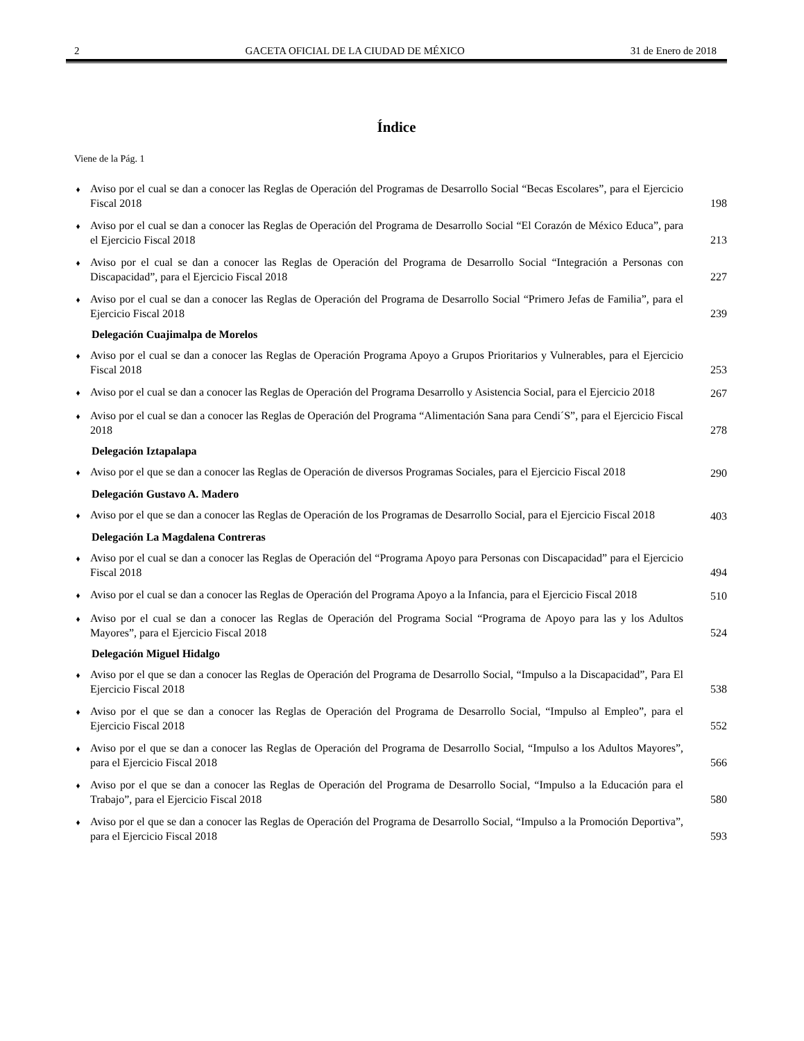2 GACETA OFICIAL DE LA CIUDAD DE MÉXICO 31 de Enero de 2018
Índice
Viene de la Pág. 1
♦ Aviso por el cual se dan a conocer las Reglas de Operación del Programas de Desarrollo Social “Becas Escolares”, para el Ejercicio Fiscal 2018 198
♦ Aviso por el cual se dan a conocer las Reglas de Operación del Programa de Desarrollo Social “El Corazón de México Educa”, para el Ejercicio Fiscal 2018 213
♦ Aviso por el cual se dan a conocer las Reglas de Operación del Programa de Desarrollo Social “Integración a Personas con Discapacidad”, para el Ejercicio Fiscal 2018 227
♦ Aviso por el cual se dan a conocer las Reglas de Operación del Programa de Desarrollo Social “Primero Jefas de Familia”, para el Ejercicio Fiscal 2018 239
Delegación Cuajimalpa de Morelos
♦ Aviso por el cual se dan a conocer las Reglas de Operación Programa Apoyo a Grupos Prioritarios y Vulnerables, para el Ejercicio Fiscal 2018 253
♦ Aviso por el cual se dan a conocer las Reglas de Operación del Programa Desarrollo y Asistencia Social, para el Ejercicio 2018 267
♦ Aviso por el cual se dan a conocer las Reglas de Operación del Programa “Alimentación Sana para Cendi´S”, para el Ejercicio Fiscal 2018 278
Delegación Iztapalapa
♦ Aviso por el que se dan a conocer las Reglas de Operación de diversos Programas Sociales, para el Ejercicio Fiscal 2018 290
Delegación Gustavo A. Madero
♦ Aviso por el que se dan a conocer las Reglas de Operación de los Programas de Desarrollo Social, para el Ejercicio Fiscal 2018 403
Delegación La Magdalena Contreras
♦ Aviso por el cual se dan a conocer las Reglas de Operación del “Programa Apoyo para Personas con Discapacidad” para el Ejercicio Fiscal 2018 494
♦ Aviso por el cual se dan a conocer las Reglas de Operación del Programa Apoyo a la Infancia, para el Ejercicio Fiscal 2018 510
♦ Aviso por el cual se dan a conocer las Reglas de Operación del Programa Social “Programa de Apoyo para las y los Adultos Mayores”, para el Ejercicio Fiscal 2018 524
Delegación Miguel Hidalgo
♦ Aviso por el que se dan a conocer las Reglas de Operación del Programa de Desarrollo Social, “Impulso a la Discapacidad”, Para El Ejercicio Fiscal 2018 538
♦ Aviso por el que se dan a conocer las Reglas de Operación del Programa de Desarrollo Social, “Impulso al Empleo”, para el Ejercicio Fiscal 2018 552
♦ Aviso por el que se dan a conocer las Reglas de Operación del Programa de Desarrollo Social, “Impulso a los Adultos Mayores”, para el Ejercicio Fiscal 2018 566
♦ Aviso por el que se dan a conocer las Reglas de Operación del Programa de Desarrollo Social, “Impulso a la Educación para el Trabajo”, para el Ejercicio Fiscal 2018 580
♦ Aviso por el que se dan a conocer las Reglas de Operación del Programa de Desarrollo Social, “Impulso a la Promoción Deportiva”, para el Ejercicio Fiscal 2018 593